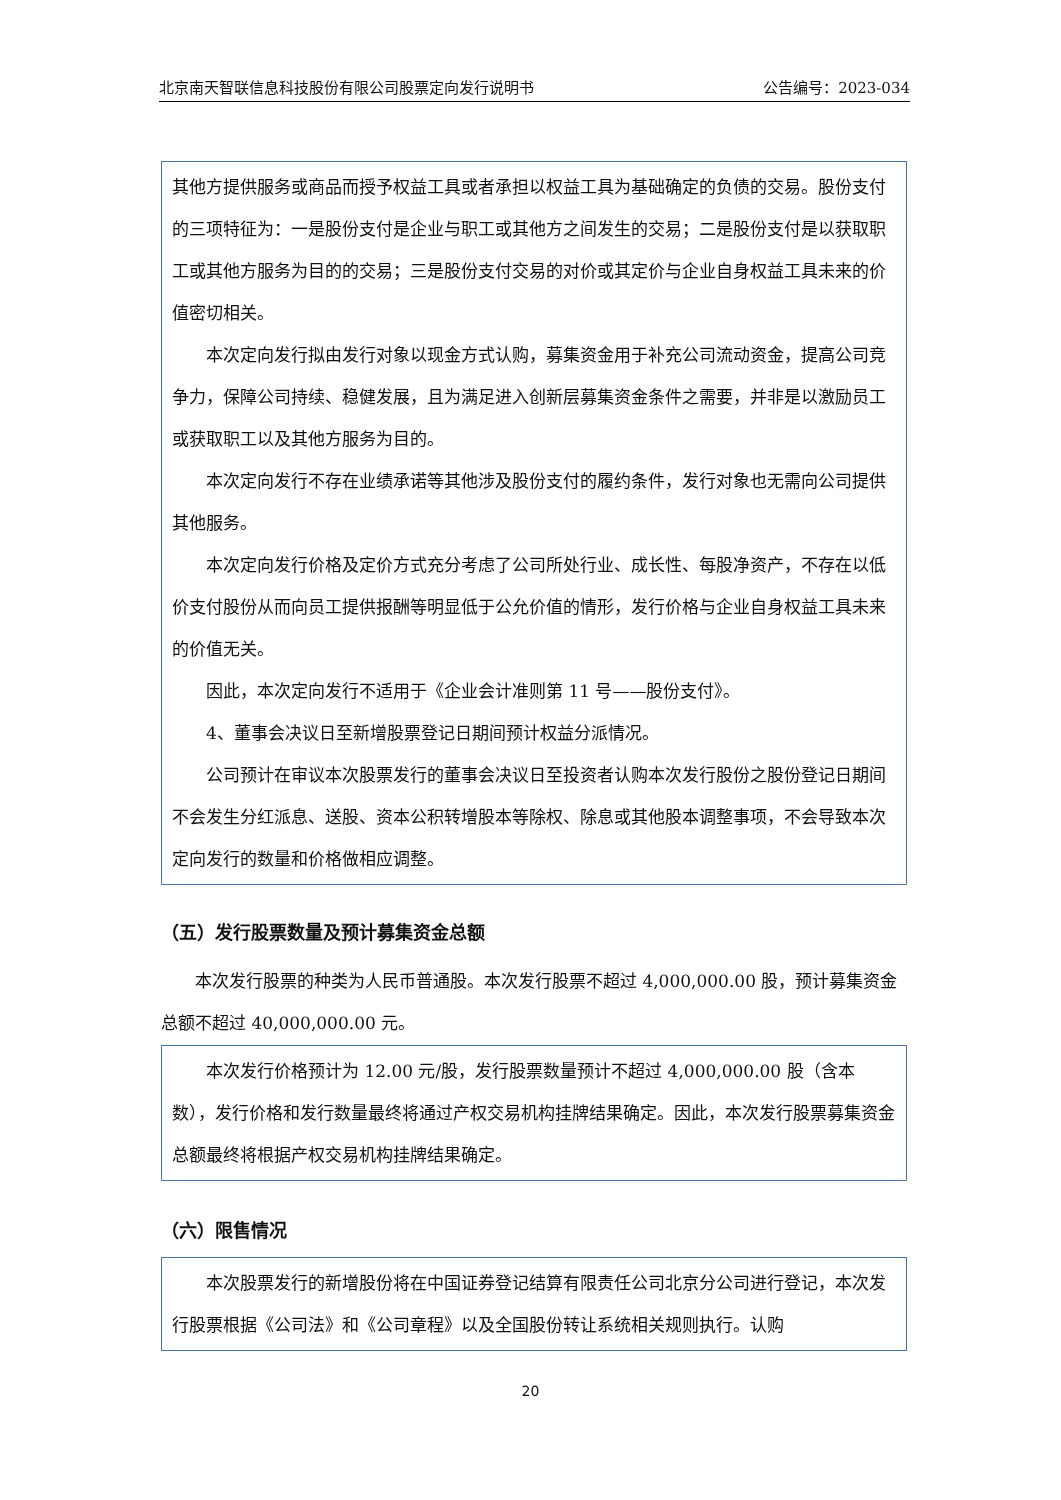北京南天智联信息科技股份有限公司股票定向发行说明书 公告编号：2023-034
其他方提供服务或商品而授予权益工具或者承担以权益工具为基础确定的负债的交易。股份支付的三项特征为：一是股份支付是企业与职工或其他方之间发生的交易；二是股份支付是以获取职工或其他方服务为目的的交易；三是股份支付交易的对价或其定价与企业自身权益工具未来的价值密切相关。
本次定向发行拟由发行对象以现金方式认购，募集资金用于补充公司流动资金，提高公司竞争力，保障公司持续、稳健发展，且为满足进入创新层募集资金条件之需要，并非是以激励员工或获取职工以及其他方服务为目的。
本次定向发行不存在业绩承诺等其他涉及股份支付的履约条件，发行对象也无需向公司提供其他服务。
本次定向发行价格及定价方式充分考虑了公司所处行业、成长性、每股净资产，不存在以低价支付股份从而向员工提供报酬等明显低于公允价值的情形，发行价格与企业自身权益工具未来的价值无关。
因此，本次定向发行不适用于《企业会计准则第 11 号——股份支付》。
4、董事会决议日至新增股票登记日期间预计权益分派情况。
公司预计在审议本次股票发行的董事会决议日至投资者认购本次发行股份之股份登记日期间不会发生分红派息、送股、资本公积转增股本等除权、除息或其他股本调整事项，不会导致本次定向发行的数量和价格做相应调整。
（五）发行股票数量及预计募集资金总额
本次发行股票的种类为人民币普通股。本次发行股票不超过 4,000,000.00 股，预计募集资金总额不超过 40,000,000.00 元。
本次发行价格预计为 12.00 元/股，发行股票数量预计不超过 4,000,000.00 股（含本数），发行价格和发行数量最终将通过产权交易机构挂牌结果确定。因此，本次发行股票募集资金总额最终将根据产权交易机构挂牌结果确定。
（六）限售情况
本次股票发行的新增股份将在中国证券登记结算有限责任公司北京分公司进行登记，本次发行股票根据《公司法》和《公司章程》以及全国股份转让系统相关规则执行。认购
20